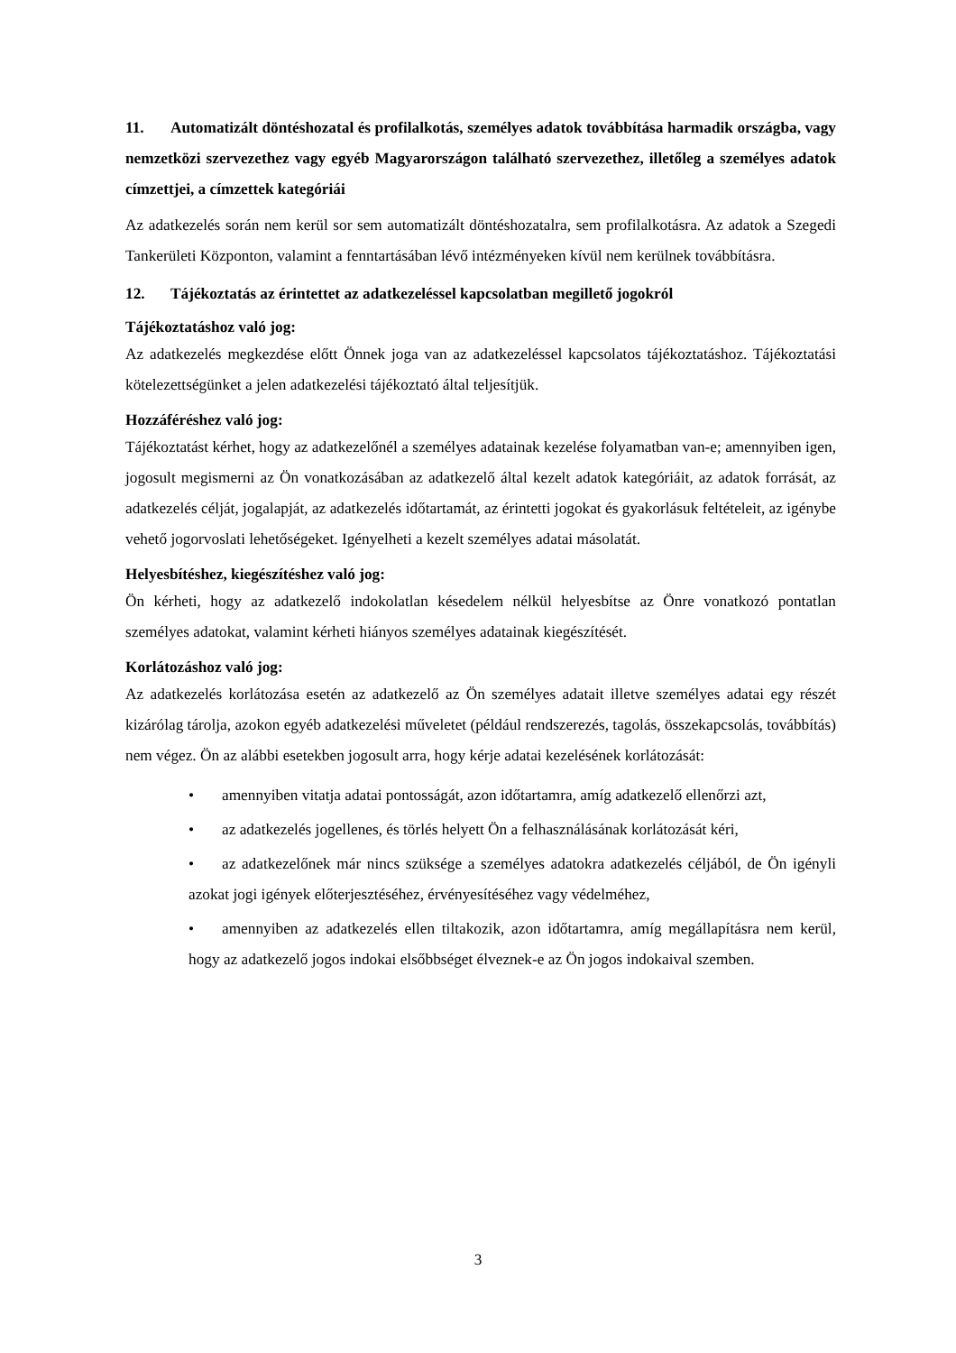11. Automatizált döntéshozatal és profilalkotás, személyes adatok továbbítása harmadik országba, vagy nemzetközi szervezethez vagy egyéb Magyarországon található szervezethez, illetőleg a személyes adatok címzettjei, a címzettek kategóriái
Az adatkezelés során nem kerül sor sem automatizált döntéshozatalra, sem profilalkotásra. Az adatok a Szegedi Tankerületi Központon, valamint a fenntartásában lévő intézményeken kívül nem kerülnek továbbításra.
12. Tájékoztatás az érintettet az adatkezeléssel kapcsolatban megillető jogokról
Tájékoztatáshoz való jog:
Az adatkezelés megkezdése előtt Önnek joga van az adatkezeléssel kapcsolatos tájékoztatáshoz. Tájékoztatási kötelezettségünket a jelen adatkezelési tájékoztató által teljesítjük.
Hozzáféréshez való jog:
Tájékoztatást kérhet, hogy az adatkezelőnél a személyes adatainak kezelése folyamatban van-e; amennyiben igen, jogosult megismerni az Ön vonatkozásában az adatkezelő által kezelt adatok kategóriáit, az adatok forrását, az adatkezelés célját, jogalapját, az adatkezelés időtartamát, az érintetti jogokat és gyakorlásuk feltételeit, az igénybe vehető jogorvoslati lehetőségeket. Igényelheti a kezelt személyes adatai másolatát.
Helyesbítéshez, kiegészítéshez való jog:
Ön kérheti, hogy az adatkezelő indokolatlan késedelem nélkül helyesbítse az Önre vonatkozó pontatlan személyes adatokat, valamint kérheti hiányos személyes adatainak kiegészítését.
Korlátozáshoz való jog:
Az adatkezelés korlátozása esetén az adatkezelő az Ön személyes adatait illetve személyes adatai egy részét kizárólag tárolja, azokon egyéb adatkezelési műveletet (például rendszerezés, tagolás, összekapcsolás, továbbítás) nem végez. Ön az alábbi esetekben jogosult arra, hogy kérje adatai kezelésének korlátozását:
• amennyiben vitatja adatai pontosságát, azon időtartamra, amíg adatkezelő ellenőrzi azt,
• az adatkezelés jogellenes, és törlés helyett Ön a felhasználásának korlátozását kéri,
• az adatkezelőnek már nincs szüksége a személyes adatokra adatkezelés céljából, de Ön igényli azokat jogi igények előterjesztéséhez, érvényesítéséhez vagy védelméhez,
• amennyiben az adatkezelés ellen tiltakozik, azon időtartamra, amíg megállapításra nem kerül, hogy az adatkezelő jogos indokai elsőbbséget élveznek-e az Ön jogos indokaival szemben.
3